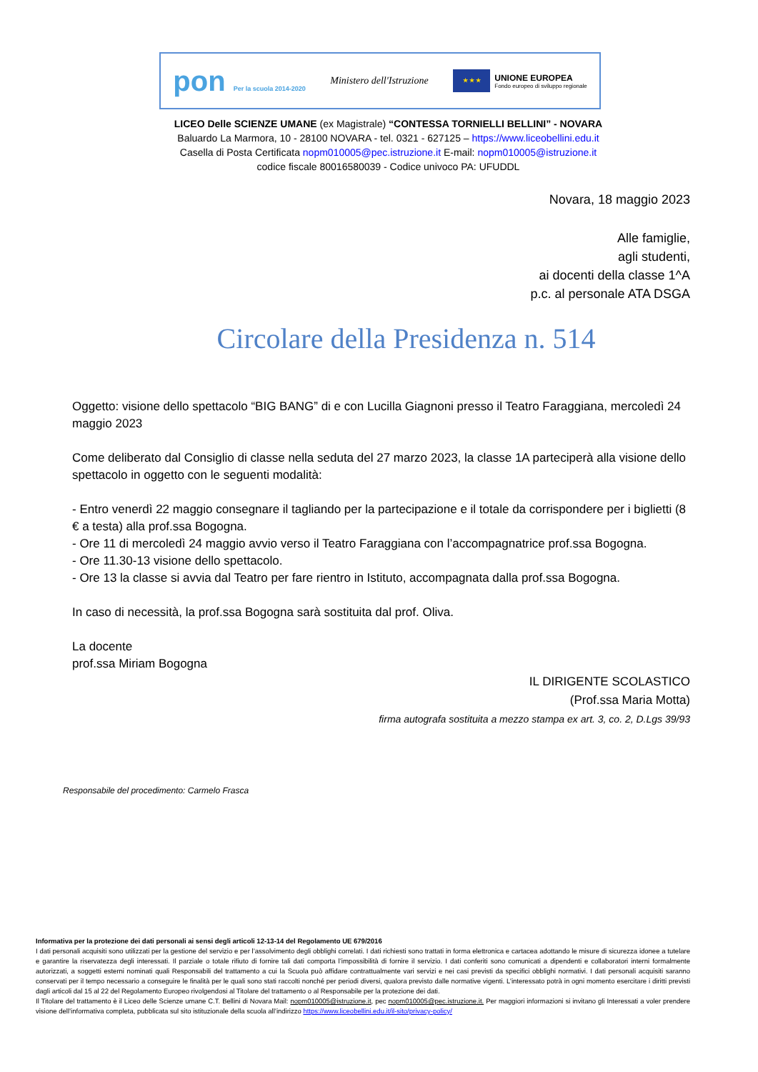pon Per la scuola 2014-2020
Ministero dell'Istruzione
★ ★ ★ UNIONE EUROPEA Fondo europeo di sviluppo regionale
LICEO Delle SCIENZE UMANE (ex Magistrale) “CONTESSA TORNIELLI BELLINI” - NOVARA
Baluardo La Marmora, 10 - 28100 NOVARA - tel. 0321 - 627125 – https://www.liceobellini.edu.it
Casella di Posta Certificata nopm010005@pec.istruzione.it E-mail: nopm010005@istruzione.it
codice fiscale 80016580039 - Codice univoco PA: UFUDDL
Novara, 18 maggio 2023
Alle famiglie,
agli studenti,
ai docenti della classe 1^A
p.c. al personale ATA DSGA
Circolare della Presidenza n. 514
Oggetto: visione dello spettacolo “BIG BANG” di e con Lucilla Giagnoni presso il Teatro Faraggiana, mercoledì 24 maggio 2023
Come deliberato dal Consiglio di classe nella seduta del 27 marzo 2023, la classe 1A parteciperà alla visione dello spettacolo in oggetto con le seguenti modalità:
- Entro venerdì 22 maggio consegnare il tagliando per la partecipazione e il totale da corrispondere per i biglietti (8 € a testa) alla prof.ssa Bogogna.
- Ore 11 di mercoledì 24 maggio avvio verso il Teatro Faraggiana con l’accompagnatrice prof.ssa Bogogna.
- Ore 11.30-13 visione dello spettacolo.
- Ore 13 la classe si avvia dal Teatro per fare rientro in Istituto, accompagnata dalla prof.ssa Bogogna.
In caso di necessità, la prof.ssa Bogogna sarà sostituita dal prof. Oliva.
La docente
prof.ssa Miriam Bogogna
IL DIRIGENTE SCOLASTICO
(Prof.ssa Maria Motta)
firma autografa sostituita a mezzo stampa ex art. 3, co. 2, D.Lgs 39/93
Responsabile del procedimento: Carmelo Frasca
Informativa per la protezione dei dati personali ai sensi degli articoli 12-13-14 del Regolamento UE 679/2016
I dati personali acquisiti sono utilizzati per la gestione del servizio e per l’assolvimento degli obblighi correlati. I dati richiesti sono trattati in forma elettronica e cartacea adottando le misure di sicurezza idonee a tutelare e garantire la riservatezza degli interessati. Il parziale o totale rifiuto di fornire tali dati comporta l’impossibilità di fornire il servizio. I dati conferiti sono comunicati a dipendenti e collaboratori interni formalmente autorizzati, a soggetti esterni nominati quali Responsabili del trattamento a cui la Scuola può affidare contrattualmente vari servizi e nei casi previsti da specifici obblighi normativi. I dati personali acquisiti saranno conservati per il tempo necessario a conseguire le finalità per le quali sono stati raccolti nonché per periodi diversi, qualora previsto dalle normative vigenti. L’interessato potrà in ogni momento esercitare i diritti previsti dagli articoli dal 15 al 22 del Regolamento Europeo rivolgendosi al Titolare del trattamento o al Responsabile per la protezione dei dati.
Il Titolare del trattamento è il Liceo delle Scienze umane C.T. Bellini di Novara Mail: nopm010005@istruzione.it, pec nopm010005@pec.istruzione.it. Per maggiori informazioni si invitano gli Interessati a voler prendere visione dell’informativa completa, pubblicata sul sito istituzionale della scuola all’indirizzo https://www.liceobellini.edu.it/il-sito/privacy-policy/